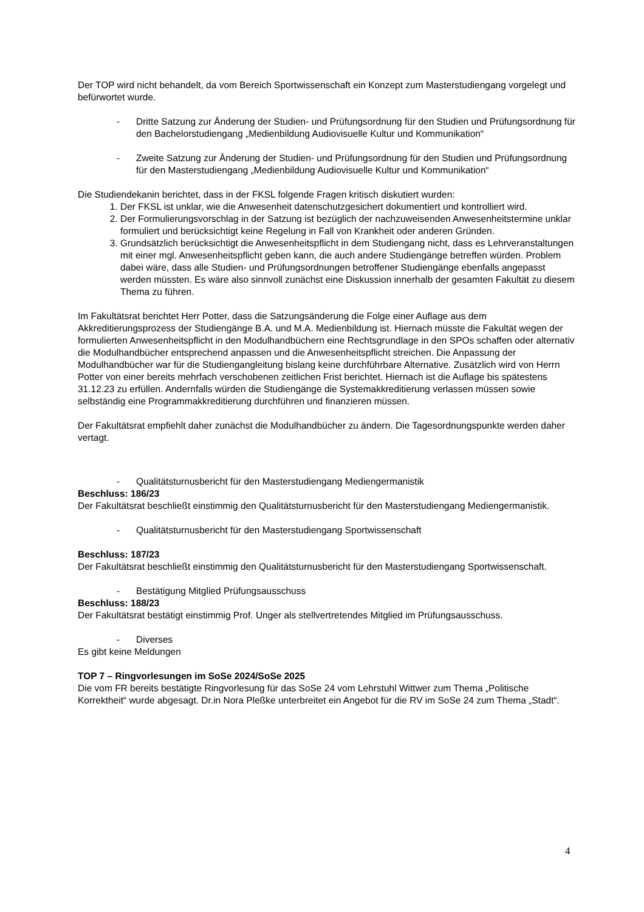Der TOP wird nicht behandelt, da vom Bereich Sportwissenschaft ein Konzept zum Masterstudiengang vorgelegt und befürwortet wurde.
- Dritte Satzung zur Änderung der Studien- und Prüfungsordnung für den Studien und Prüfungsordnung für den Bachelorstudiengang „Medienbildung Audiovisuelle Kultur und Kommunikation“
- Zweite Satzung zur Änderung der Studien- und Prüfungsordnung für den Studien und Prüfungsordnung für den Masterstudiengang „Medienbildung Audiovisuelle Kultur und Kommunikation“
Die Studiendekanin berichtet, dass in der FKSL folgende Fragen kritisch diskutiert wurden:
1. Der FKSL ist unklar, wie die Anwesenheit datenschutzgesichert dokumentiert und kontrolliert wird.
2. Der Formulierungsvorschlag in der Satzung ist bezüglich der nachzuweisenden Anwesenheitstermine unklar formuliert und berücksichtigt keine Regelung in Fall von Krankheit oder anderen Gründen.
3. Grundsätzlich berücksichtigt die Anwesenheitspflicht in dem Studiengang nicht, dass es Lehrveranstaltungen mit einer mgl. Anwesenheitspflicht geben kann, die auch andere Studiengänge betreffen würden. Problem dabei wäre, dass alle Studien- und Prüfungsordnungen betroffener Studiengänge ebenfalls angepasst werden müssten. Es wäre also sinnvoll zunächst eine Diskussion innerhalb der gesamten Fakultät zu diesem Thema zu führen.
Im Fakultätsrat berichtet Herr Potter, dass die Satzungsänderung die Folge einer Auflage aus dem Akkreditierungsprozess der Studiengänge B.A. und M.A. Medienbildung ist. Hiernach müsste die Fakultät wegen der formulierten Anwesenheitspflicht in den Modulhandbüchern eine Rechtsgrundlage in den SPOs schaffen oder alternativ die Modulhandbücher entsprechend anpassen und die Anwesenheitspflicht streichen. Die Anpassung der Modulhandbücher war für die Studiengangleitung bislang keine durchführbare Alternative. Zusätzlich wird von Herrn Potter von einer bereits mehrfach verschobenen zeitlichen Frist berichtet. Hiernach ist die Auflage bis spätestens 31.12.23 zu erfüllen. Andernfalls würden die Studiengänge die Systemakkreditierung verlassen müssen sowie selbständig eine Programmakkreditierung durchführen und finanzieren müssen.
Der Fakultätsrat empfiehlt daher zunächst die Modulhandbücher zu ändern. Die Tagesordnungspunkte werden daher vertagt.
- Qualitätsturnusbericht für den Masterstudiengang Mediengermanistik
Beschluss: 186/23
Der Fakultätsrat beschließt einstimmig den Qualitätsturnusbericht für den Masterstudiengang Mediengermanistik.
- Qualitätsturnusbericht für den Masterstudiengang Sportwissenschaft
Beschluss: 187/23
Der Fakultätsrat beschließt einstimmig den Qualitätsturnusbericht für den Masterstudiengang Sportwissenschaft.
- Bestätigung Mitglied Prüfungsausschuss
Beschluss: 188/23
Der Fakultätsrat bestätigt einstimmig Prof. Unger als stellvertretendes Mitglied im Prüfungsausschuss.
- Diverses
Es gibt keine Meldungen
TOP 7 – Ringvorlesungen im SoSe 2024/SoSe 2025
Die vom FR bereits bestätigte Ringvorlesung für das SoSe 24 vom Lehrstuhl Wittwer zum Thema „Politische Korrektheit“ wurde abgesagt. Dr.in Nora Pleßke unterbreitet ein Angebot für die RV im SoSe 24 zum Thema „Stadt“.
4